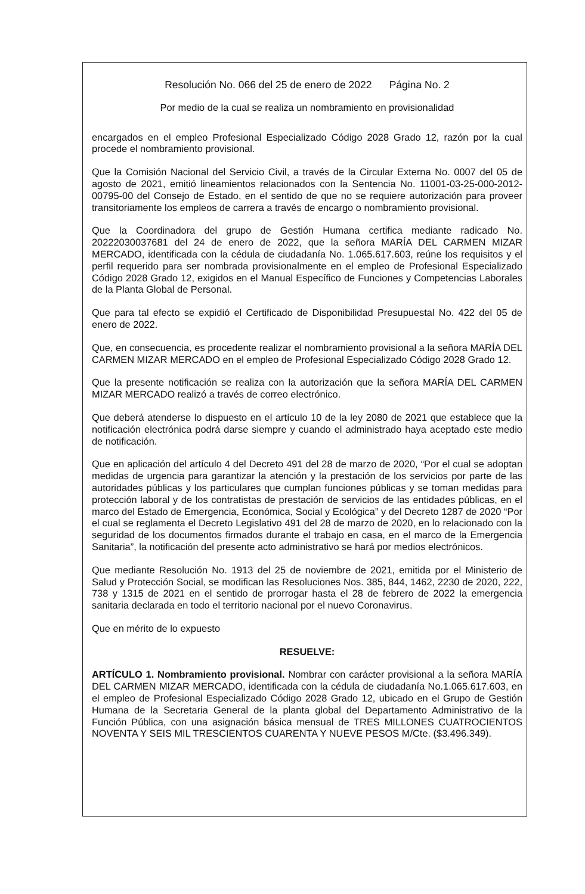Resolución No. 066 del 25 de enero de 2022 Página No. 2
Por medio de la cual se realiza un nombramiento en provisionalidad
encargados en el empleo Profesional Especializado Código 2028 Grado 12, razón por la cual procede el nombramiento provisional.
Que la Comisión Nacional del Servicio Civil, a través de la Circular Externa No. 0007 del 05 de agosto de 2021, emitió lineamientos relacionados con la Sentencia No. 11001-03-25-000-2012-00795-00 del Consejo de Estado, en el sentido de que no se requiere autorización para proveer transitoriamente los empleos de carrera a través de encargo o nombramiento provisional.
Que la Coordinadora del grupo de Gestión Humana certifica mediante radicado No. 20222030037681 del 24 de enero de 2022, que la señora MARÍA DEL CARMEN MIZAR MERCADO, identificada con la cédula de ciudadanía No. 1.065.617.603, reúne los requisitos y el perfil requerido para ser nombrada provisionalmente en el empleo de Profesional Especializado Código 2028 Grado 12, exigidos en el Manual Específico de Funciones y Competencias Laborales de la Planta Global de Personal.
Que para tal efecto se expidió el Certificado de Disponibilidad Presupuestal No. 422 del 05 de enero de 2022.
Que, en consecuencia, es procedente realizar el nombramiento provisional a la señora MARÍA DEL CARMEN MIZAR MERCADO en el empleo de Profesional Especializado Código 2028 Grado 12.
Que la presente notificación se realiza con la autorización que la señora MARÍA DEL CARMEN MIZAR MERCADO realizó a través de correo electrónico.
Que deberá atenderse lo dispuesto en el artículo 10 de la ley 2080 de 2021 que establece que la notificación electrónica podrá darse siempre y cuando el administrado haya aceptado este medio de notificación.
Que en aplicación del artículo 4 del Decreto 491 del 28 de marzo de 2020, “Por el cual se adoptan medidas de urgencia para garantizar la atención y la prestación de los servicios por parte de las autoridades públicas y los particulares que cumplan funciones públicas y se toman medidas para protección laboral y de los contratistas de prestación de servicios de las entidades públicas, en el marco del Estado de Emergencia, Económica, Social y Ecológica” y del Decreto 1287 de 2020 “Por el cual se reglamenta el Decreto Legislativo 491 del 28 de marzo de 2020, en lo relacionado con la seguridad de los documentos firmados durante el trabajo en casa, en el marco de la Emergencia Sanitaria”, la notificación del presente acto administrativo se hará por medios electrónicos.
Que mediante Resolución No. 1913 del 25 de noviembre de 2021, emitida por el Ministerio de Salud y Protección Social, se modifican las Resoluciones Nos. 385, 844, 1462, 2230 de 2020, 222, 738 y 1315 de 2021 en el sentido de prorrogar hasta el 28 de febrero de 2022 la emergencia sanitaria declarada en todo el territorio nacional por el nuevo Coronavirus.
Que en mérito de lo expuesto
RESUELVE:
ARTÍCULO 1. Nombramiento provisional. Nombrar con carácter provisional a la señora MARÍA DEL CARMEN MIZAR MERCADO, identificada con la cédula de ciudadanía No.1.065.617.603, en el empleo de Profesional Especializado Código 2028 Grado 12, ubicado en el Grupo de Gestión Humana de la Secretaria General de la planta global del Departamento Administrativo de la Función Pública, con una asignación básica mensual de TRES MILLONES CUATROCIENTOS NOVENTA Y SEIS MIL TRESCIENTOS CUARENTA Y NUEVE PESOS M/Cte. ($3.496.349).